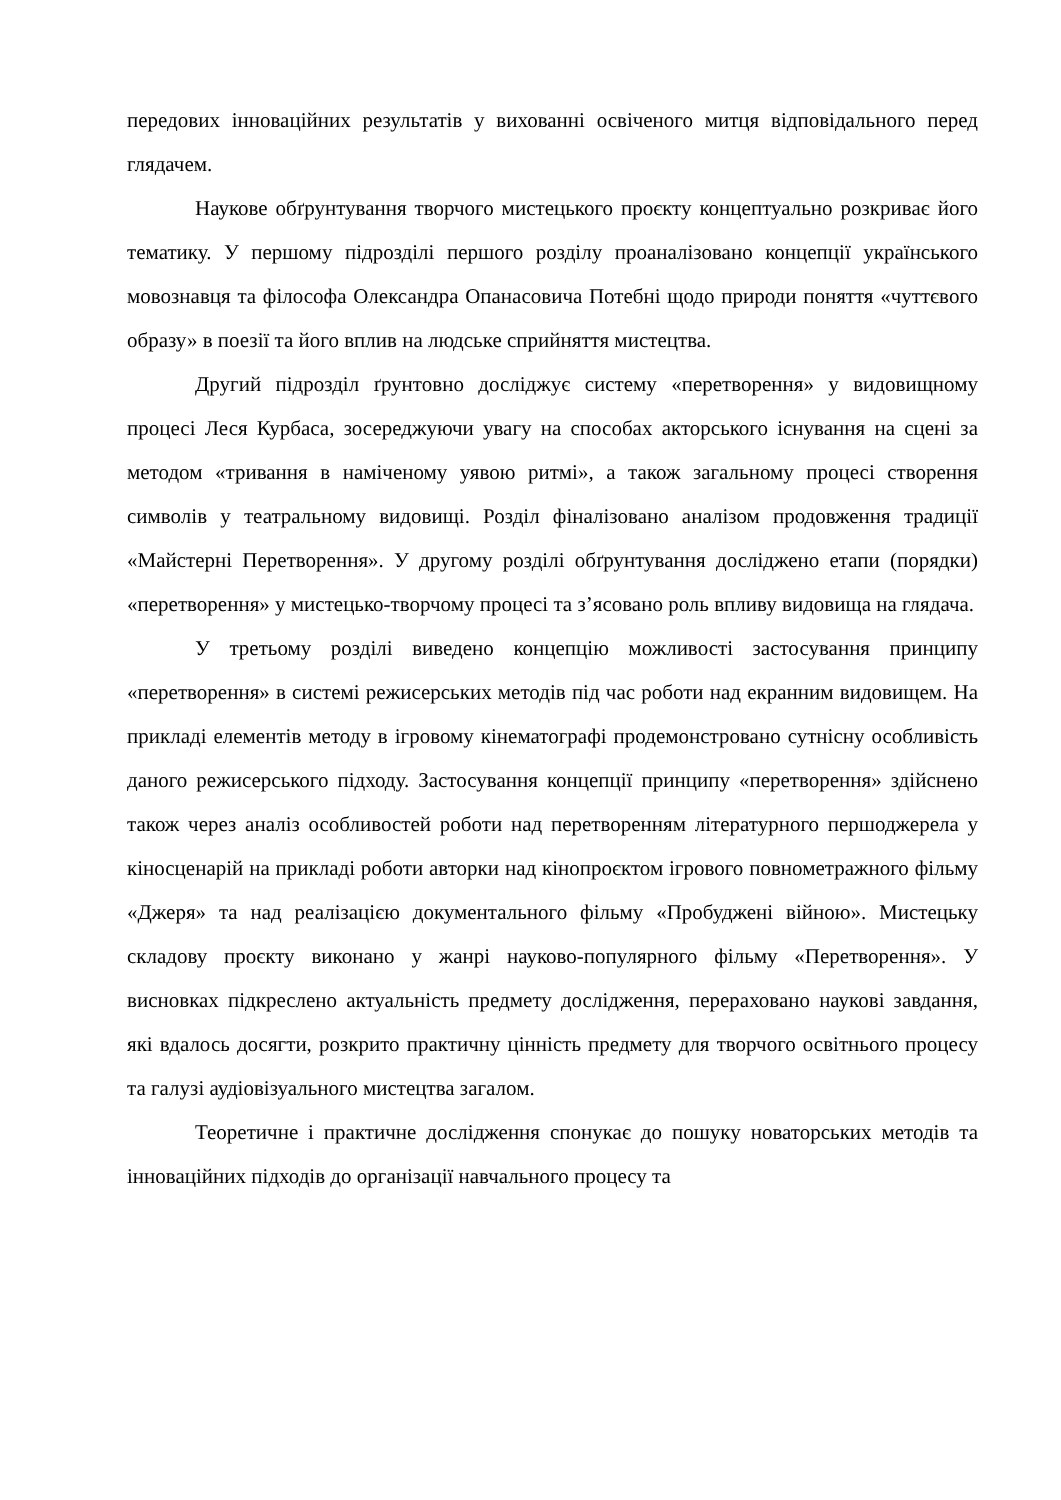передових інноваційних результатів у вихованні освіченого митця відповідального перед глядачем.
Наукове обґрунтування творчого мистецького проєкту концептуально розкриває його тематику. У першому підрозділі першого розділу проаналізовано концепції українського мовознавця та філософа Олександра Опанасовича Потебні щодо природи поняття «чуттєвого образу» в поезії та його вплив на людське сприйняття мистецтва.
Другий підрозділ ґрунтовно досліджує систему «перетворення» у видовищному процесі Леся Курбаса, зосереджуючи увагу на способах акторського існування на сцені за методом «тривання в наміченому уявою ритмі», а також загальному процесі створення символів у театральному видовищі. Розділ фіналізовано аналізом продовження традиції «Майстерні Перетворення». У другому розділі обґрунтування досліджено етапи (порядки) «перетворення» у мистецько-творчому процесі та з’ясовано роль впливу видовища на глядача.
У третьому розділі виведено концепцію можливості застосування принципу «перетворення» в системі режисерських методів під час роботи над екранним видовищем. На прикладі елементів методу в ігровому кінематографі продемонстровано сутнісну особливість даного режисерського підходу. Застосування концепції принципу «перетворення» здійснено також через аналіз особливостей роботи над перетворенням літературного першоджерела у кіносценарій на прикладі роботи авторки над кінопроєктом ігрового повнометражного фільму «Джеря» та над реалізацією документального фільму «Пробуджені війною». Мистецьку складову проєкту виконано у жанрі науково-популярного фільму «Перетворення». У висновках підкреслено актуальність предмету дослідження, перераховано наукові завдання, які вдалось досягти, розкрито практичну цінність предмету для творчого освітнього процесу та галузі аудіовізуального мистецтва загалом.
Теоретичне і практичне дослідження спонукає до пошуку новаторських методів та інноваційних підходів до організації навчального процесу та